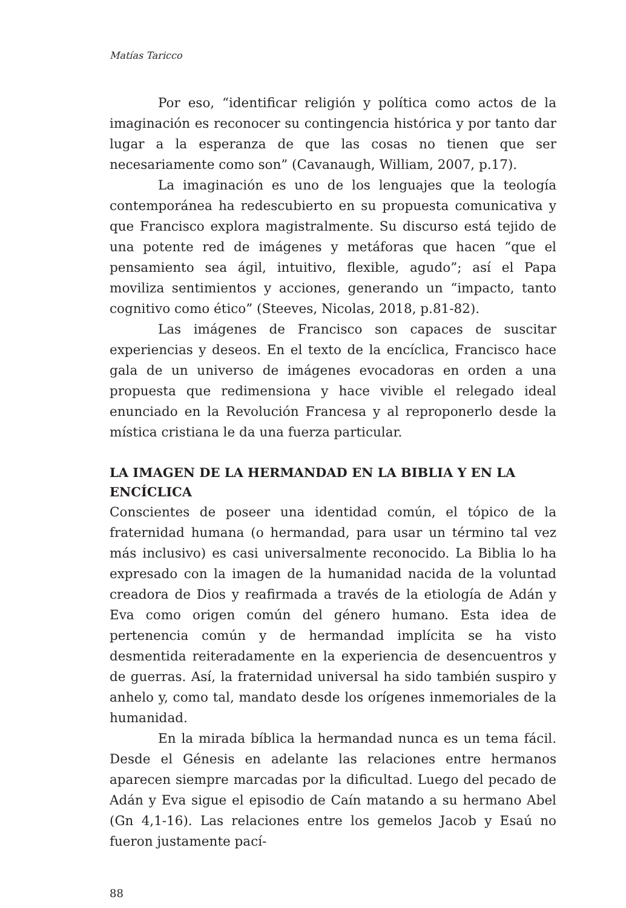Matías Taricco
Por eso, “identificar religión y política como actos de la imaginación es reconocer su contingencia histórica y por tanto dar lugar a la esperanza de que las cosas no tienen que ser necesariamente como son” (Cavanaugh, William, 2007, p.17).
La imaginación es uno de los lenguajes que la teología contemporánea ha redescubierto en su propuesta comunicativa y que Francisco explora magistralmente. Su discurso está tejido de una potente red de imágenes y metáforas que hacen “que el pensamiento sea ágil, intuitivo, flexible, agudo”; así el Papa moviliza sentimientos y acciones, generando un “impacto, tanto cognitivo como ético” (Steeves, Nicolas, 2018, p.81-82).
Las imágenes de Francisco son capaces de suscitar experiencias y deseos. En el texto de la encíclica, Francisco hace gala de un universo de imágenes evocadoras en orden a una propuesta que redimensiona y hace vivible el relegado ideal enunciado en la Revolución Francesa y al reproponerlo desde la mística cristiana le da una fuerza particular.
LA IMAGEN DE LA HERMANDAD EN LA BIBLIA Y EN LA ENCÍCLICA
Conscientes de poseer una identidad común, el tópico de la fraternidad humana (o hermandad, para usar un término tal vez más inclusivo) es casi universalmente reconocido. La Biblia lo ha expresado con la imagen de la humanidad nacida de la voluntad creadora de Dios y reafirmada a través de la etiología de Adán y Eva como origen común del género humano. Esta idea de pertenencia común y de hermandad implícita se ha visto desmentida reiteradamente en la experiencia de desencuentros y de guerras. Así, la fraternidad universal ha sido también suspiro y anhelo y, como tal, mandato desde los orígenes inmemoriales de la humanidad.
En la mirada bíblica la hermandad nunca es un tema fácil. Desde el Génesis en adelante las relaciones entre hermanos aparecen siempre marcadas por la dificultad. Luego del pecado de Adán y Eva sigue el episodio de Caín matando a su hermano Abel (Gn 4,1-16). Las relaciones entre los gemelos Jacob y Esaú no fueron justamente pací-
88